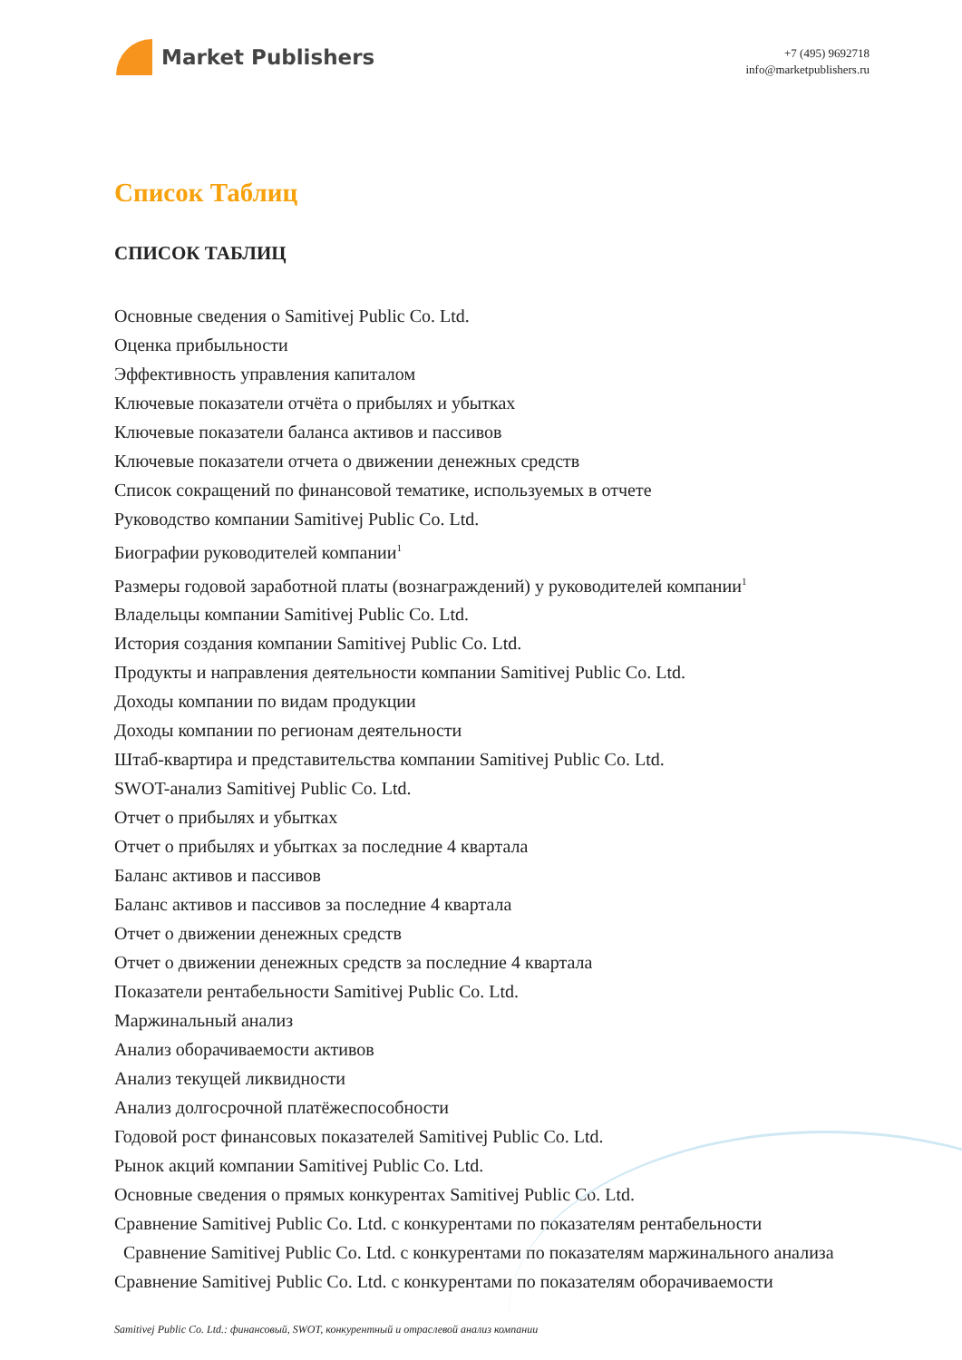Market Publishers
+7 (495) 9692718
info@marketpublishers.ru
Список Таблиц
СПИСОК ТАБЛИЦ
Основные сведения о Samitivej Public Co. Ltd.
Оценка прибыльности
Эффективность управления капиталом
Ключевые показатели отчёта о прибылях и убытках
Ключевые показатели баланса активов и пассивов
Ключевые показатели отчета о движении денежных средств
Список сокращений по финансовой тематике, используемых в отчете
Руководство компании Samitivej Public Co. Ltd.
Биографии руководителей компании<sup>1</sup>
Размеры годовой заработной платы (вознаграждений) у руководителей компании<sup>1</sup>
Владельцы компании Samitivej Public Co. Ltd.
История создания компании Samitivej Public Co. Ltd.
Продукты и направления деятельности компании Samitivej Public Co. Ltd.
Доходы компании по видам продукции
Доходы компании по регионам деятельности
Штаб-квартира и представительства компании Samitivej Public Co. Ltd.
SWOT-анализ Samitivej Public Co. Ltd.
Отчет о прибылях и убытках
Отчет о прибылях и убытках за последние 4 квартала
Баланс активов и пассивов
Баланс активов и пассивов за последние 4 квартала
Отчет о движении денежных средств
Отчет о движении денежных средств за последние 4 квартала
Показатели рентабельности Samitivej Public Co. Ltd.
Маржинальный анализ
Анализ оборачиваемости активов
Анализ текущей ликвидности
Анализ долгосрочной платёжеспособности
Годовой рост финансовых показателей Samitivej Public Co. Ltd.
Рынок акций компании Samitivej Public Co. Ltd.
Основные сведения о прямых конкурентах Samitivej Public Co. Ltd.
Сравнение Samitivej Public Co. Ltd. с конкурентами по показателям рентабельности
Сравнение Samitivej Public Co. Ltd. с конкурентами по показателям маржинального анализа
Сравнение Samitivej Public Co. Ltd. с конкурентами по показателям оборачиваемости
Samitivej Public Co. Ltd.: финансовый, SWOT, конкурентный и отраслевой анализ компании